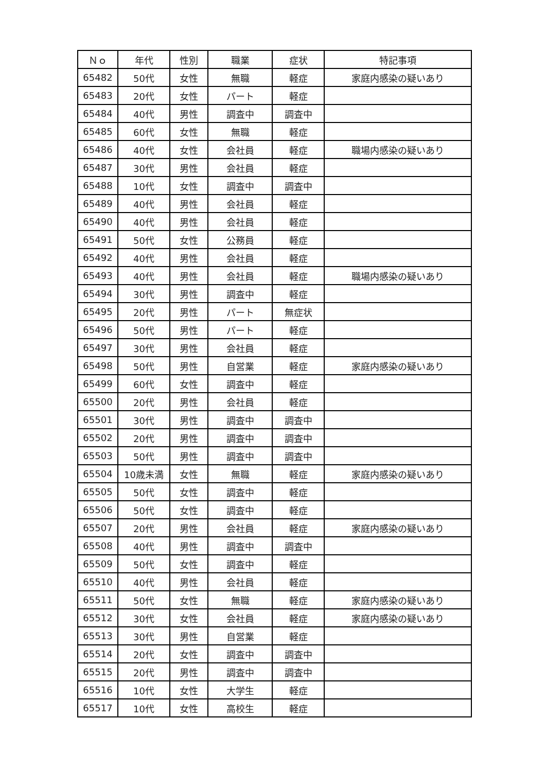| Ｎｏ | 年代 | 性別 | 職業 | 症状 | 特記事項 |
| --- | --- | --- | --- | --- | --- |
| 65482 | 50代 | 女性 | 無職 | 軽症 | 家庭内感染の疑いあり |
| 65483 | 20代 | 女性 | パート | 軽症 | |
| 65484 | 40代 | 男性 | 調査中 | 調査中 | |
| 65485 | 60代 | 女性 | 無職 | 軽症 | |
| 65486 | 40代 | 女性 | 会社員 | 軽症 | 職場内感染の疑いあり |
| 65487 | 30代 | 男性 | 会社員 | 軽症 | |
| 65488 | 10代 | 女性 | 調査中 | 調査中 | |
| 65489 | 40代 | 男性 | 会社員 | 軽症 | |
| 65490 | 40代 | 男性 | 会社員 | 軽症 | |
| 65491 | 50代 | 女性 | 公務員 | 軽症 | |
| 65492 | 40代 | 男性 | 会社員 | 軽症 | |
| 65493 | 40代 | 男性 | 会社員 | 軽症 | 職場内感染の疑いあり |
| 65494 | 30代 | 男性 | 調査中 | 軽症 | |
| 65495 | 20代 | 男性 | パート | 無症状 | |
| 65496 | 50代 | 男性 | パート | 軽症 | |
| 65497 | 30代 | 男性 | 会社員 | 軽症 | |
| 65498 | 50代 | 男性 | 自営業 | 軽症 | 家庭内感染の疑いあり |
| 65499 | 60代 | 女性 | 調査中 | 軽症 | |
| 65500 | 20代 | 男性 | 会社員 | 軽症 | |
| 65501 | 30代 | 男性 | 調査中 | 調査中 | |
| 65502 | 20代 | 男性 | 調査中 | 調査中 | |
| 65503 | 50代 | 男性 | 調査中 | 調査中 | |
| 65504 | 10歳未満 | 女性 | 無職 | 軽症 | 家庭内感染の疑いあり |
| 65505 | 50代 | 女性 | 調査中 | 軽症 | |
| 65506 | 50代 | 女性 | 調査中 | 軽症 | |
| 65507 | 20代 | 男性 | 会社員 | 軽症 | 家庭内感染の疑いあり |
| 65508 | 40代 | 男性 | 調査中 | 調査中 | |
| 65509 | 50代 | 女性 | 調査中 | 軽症 | |
| 65510 | 40代 | 男性 | 会社員 | 軽症 | |
| 65511 | 50代 | 女性 | 無職 | 軽症 | 家庭内感染の疑いあり |
| 65512 | 30代 | 女性 | 会社員 | 軽症 | 家庭内感染の疑いあり |
| 65513 | 30代 | 男性 | 自営業 | 軽症 | |
| 65514 | 20代 | 女性 | 調査中 | 調査中 | |
| 65515 | 20代 | 男性 | 調査中 | 調査中 | |
| 65516 | 10代 | 女性 | 大学生 | 軽症 | |
| 65517 | 10代 | 女性 | 高校生 | 軽症 | |